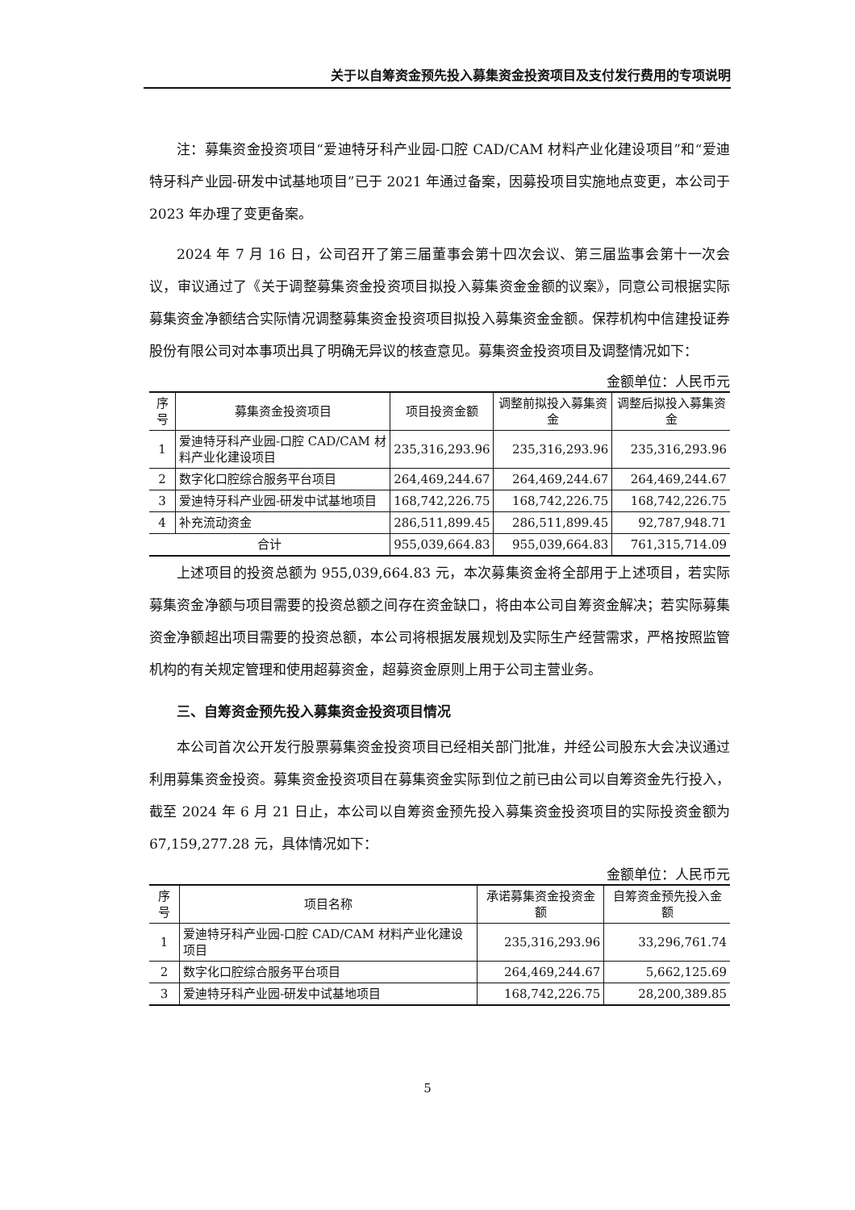关于以自筹资金预先投入募集资金投资项目及支付发行费用的专项说明
注：募集资金投资项目“爱迪特牙科产业园-口腔 CAD/CAM 材料产业化建设项目”和“爱迪特牙科产业园-研发中试基地项目”已于 2021 年通过备案，因募投项目实施地点变更，本公司于 2023 年办理了变更备案。
2024 年 7 月 16 日，公司召开了第三届董事会第十四次会议、第三届监事会第十一次会议，审议通过了《关于调整募集资金投资项目拟投入募集资金金额的议案》，同意公司根据实际募集资金净额结合实际情况调整募集资金投资项目拟投入募集资金金额。保荐机构中信建投证券股份有限公司对本事项出具了明确无异议的核查意见。募集资金投资项目及调整情况如下：
金额单位：人民币元
| 序号 | 募集资金投资项目 | 项目投资金额 | 调整前拟投入募集资金 | 调整后拟投入募集资金 |
| --- | --- | --- | --- | --- |
| 1 | 爱迪特牙科产业园-口腔 CAD/CAM 材料产业化建设项目 | 235,316,293.96 | 235,316,293.96 | 235,316,293.96 |
| 2 | 数字化口腔综合服务平台项目 | 264,469,244.67 | 264,469,244.67 | 264,469,244.67 |
| 3 | 爱迪特牙科产业园-研发中试基地项目 | 168,742,226.75 | 168,742,226.75 | 168,742,226.75 |
| 4 | 补充流动资金 | 286,511,899.45 | 286,511,899.45 | 92,787,948.71 |
| 合计 | | 955,039,664.83 | 955,039,664.83 | 761,315,714.09 |
上述项目的投资总额为 955,039,664.83 元，本次募集资金将全部用于上述项目，若实际募集资金净额与项目需要的投资总额之间存在资金缺口，将由本公司自筹资金解决；若实际募集资金净额超出项目需要的投资总额，本公司将根据发展规划及实际生产经营需求，严格按照监管机构的有关规定管理和使用超募资金，超募资金原则上用于公司主营业务。
三、自筹资金预先投入募集资金投资项目情况
本公司首次公开发行股票募集资金投资项目已经相关部门批准，并经公司股东大会决议通过利用募集资金投资。募集资金投资项目在募集资金实际到位之前已由公司以自筹资金先行投入，截至 2024 年 6 月 21 日止，本公司以自筹资金预先投入募集资金投资项目的实际投资金额为 67,159,277.28 元，具体情况如下：
金额单位：人民币元
| 序号 | 项目名称 | 承诺募集资金投资金额 | 自筹资金预先投入金额 |
| --- | --- | --- | --- |
| 1 | 爱迪特牙科产业园-口腔 CAD/CAM 材料产业化建设项目 | 235,316,293.96 | 33,296,761.74 |
| 2 | 数字化口腔综合服务平台项目 | 264,469,244.67 | 5,662,125.69 |
| 3 | 爱迪特牙科产业园-研发中试基地项目 | 168,742,226.75 | 28,200,389.85 |
5